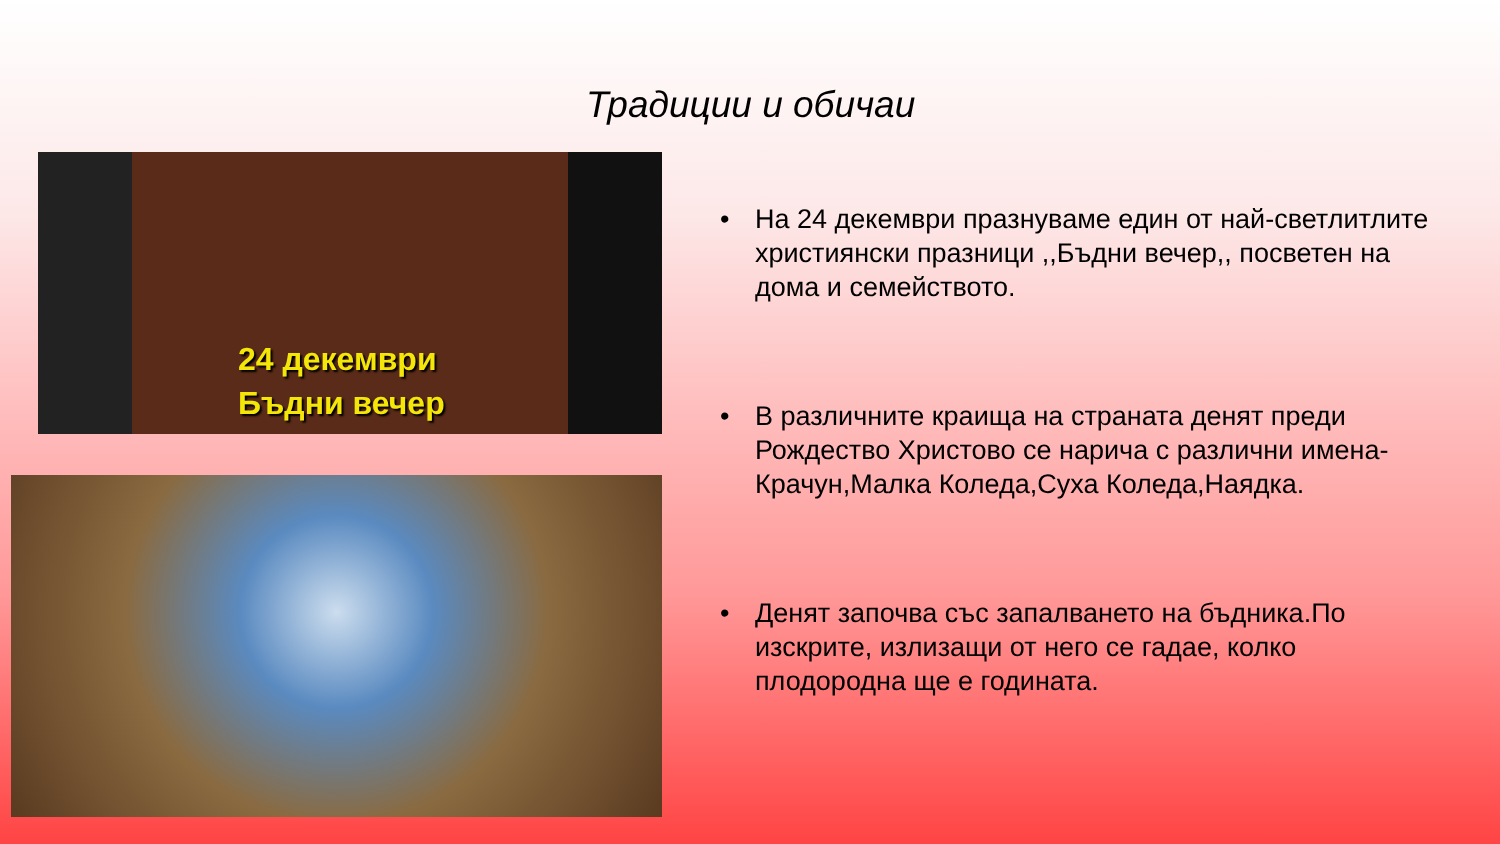Традиции и обичаи
24 декември
Бъдни вечер
• На 24 декември празнуваме един от най-светлитлите християнски празници ,,Бъдни вечер,, посветен на дома и семейството.
• В различните краища на страната денят преди Рождество Христово се нарича с различни имена-Крачун,Малка Коледа,Суха Коледа,Наядка.
• Денят започва със запалването на бъдника.По изскрите, излизащи от него се гадае, колко плодородна ще е годината.